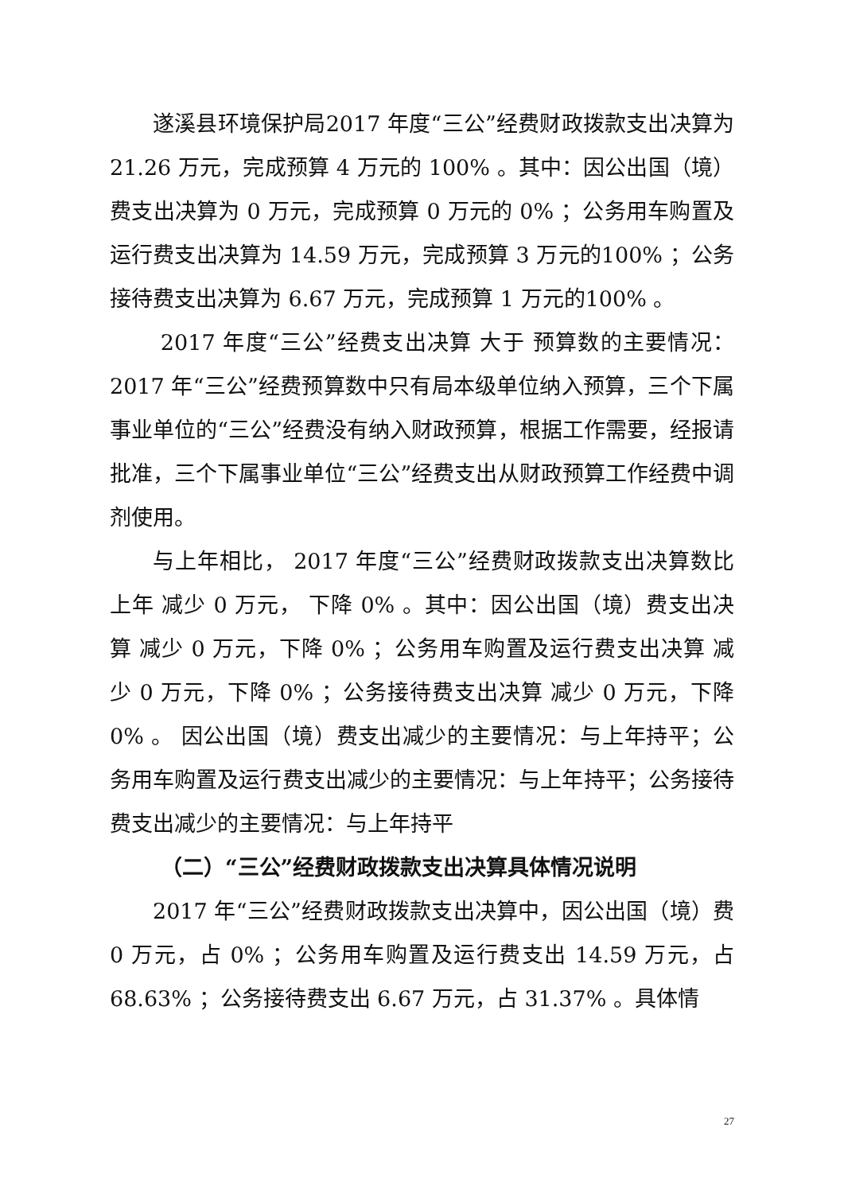遂溪县环境保护局2017 年度“三公”经费财政拨款支出决算为 21.26 万元，完成预算 4 万元的 100% 。其中：因公出国（境）费支出决算为 0 万元，完成预算 0 万元的 0% ；公务用车购置及运行费支出决算为 14.59 万元，完成预算 3 万元的100% ；公务接待费支出决算为 6.67 万元，完成预算 1 万元的100% 。
2017 年度“三公”经费支出决算 大于 预算数的主要情况：2017 年“三公”经费预算数中只有局本级单位纳入预算，三个下属事业单位的“三公”经费没有纳入财政预算，根据工作需要，经报请批准，三个下属事业单位“三公”经费支出从财政预算工作经费中调剂使用。
与上年相比， 2017 年度“三公”经费财政拨款支出决算数比上年 减少 0 万元， 下降 0% 。其中：因公出国（境）费支出决算 减少 0 万元，下降 0% ；公务用车购置及运行费支出决算 减少 0 万元，下降 0% ；公务接待费支出决算 减少 0 万元，下降 0% 。 因公出国（境）费支出减少的主要情况：与上年持平；公务用车购置及运行费支出减少的主要情况：与上年持平；公务接待费支出减少的主要情况：与上年持平
（二）“三公”经费财政拨款支出决算具体情况说明
2017 年“三公”经费财政拨款支出决算中，因公出国（境）费 0 万元，占 0% ；公务用车购置及运行费支出 14.59 万元，占 68.63% ；公务接待费支出 6.67 万元，占 31.37% 。具体情
27